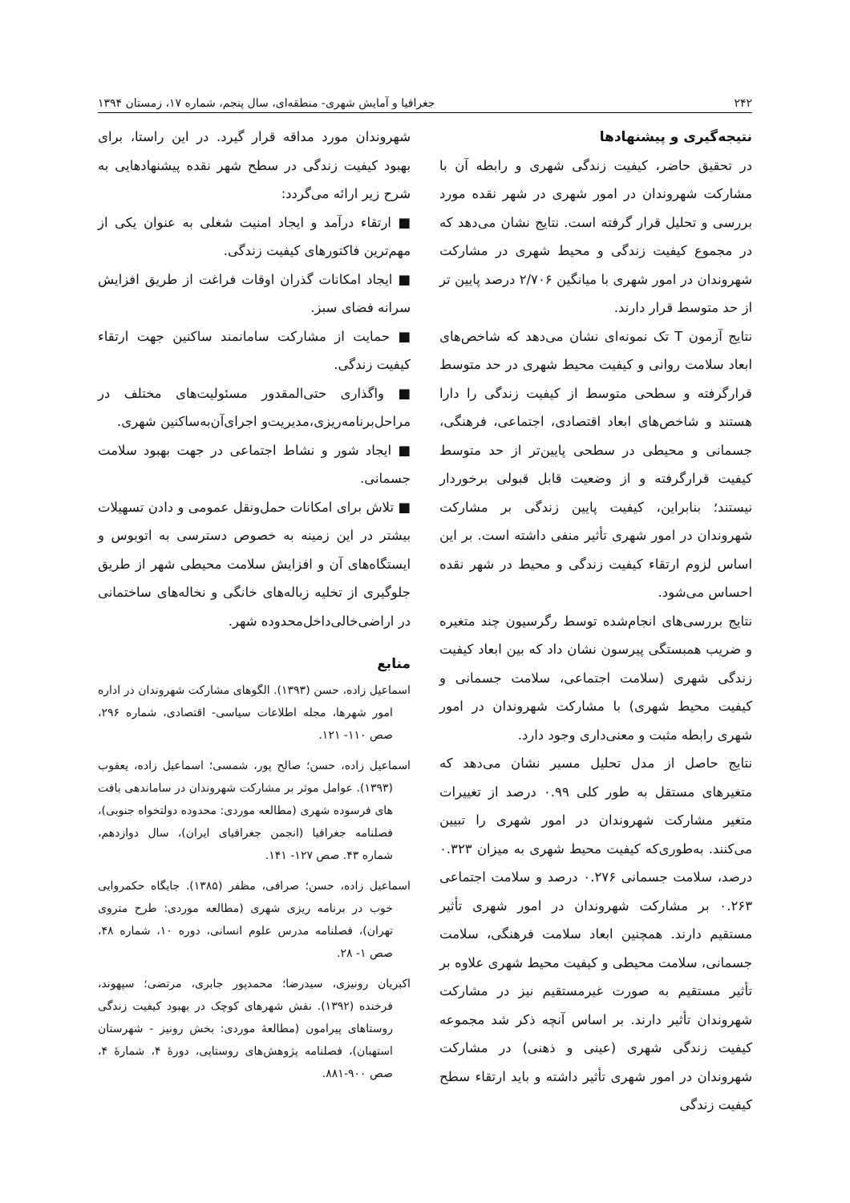۲۴۲ جغرافیا و آمایش شهری- منطقه‌ای، سال پنجم، شماره ۱۷، زمستان ۱۳۹۴
نتیجه‌گیری و پیشنهادها
در تحقیق حاضر، کیفیت زندگی شهری و رابطه آن با مشارکت شهروندان در امور شهری در شهر نقده مورد بررسی و تحلیل قرار گرفته است. نتایج نشان می‌دهد که در مجموع کیفیت زندگی و محیط شهری در مشارکت شهروندان در امور شهری با میانگین ۲/۷۰۶ درصد پایین تر از حد متوسط قرار دارند.
نتایج آزمون T تک نمونه‌ای نشان می‌دهد که شاخص‌های ابعاد سلامت روانی و کیفیت محیط شهری در حد متوسط قرارگرفته و سطحی متوسط از کیفیت زندگی را دارا هستند و شاخص‌های ابعاد اقتصادی، اجتماعی، فرهنگی، جسمانی و محیطی در سطحی پایین‌تر از حد متوسط کیفیت قرارگرفته و از وضعیت قابل قبولی برخوردار نیستند؛ بنابراین، کیفیت پایین زندگی بر مشارکت شهروندان در امور شهری تأثیر منفی داشته است. بر این اساس لزوم ارتقاء کیفیت زندگی و محیط در شهر نقده احساس می‌شود.
نتایج بررسی‌های انجام‌شده توسط رگرسیون چند متغیره و ضریب همبستگی پیرسون نشان داد که بین ابعاد کیفیت زندگی شهری (سلامت اجتماعی، سلامت جسمانی و کیفیت محیط شهری) با مشارکت شهروندان در امور شهری رابطه مثبت و معنی‌داری وجود دارد.
نتایج حاصل از مدل تحلیل مسیر نشان می‌دهد که متغیرهای مستقل به طور کلی ۰.۹۹ درصد از تغییرات متغیر مشارکت شهروندان در امور شهری را تبیین می‌کنند. به‌طوری‌که کیفیت محیط شهری به میزان ۰.۳۲۳ درصد، سلامت جسمانی ۰.۲۷۶ درصد و سلامت اجتماعی ۰.۲۶۳ بر مشارکت شهروندان در امور شهری تأثیر مستقیم دارند. همچنین ابعاد سلامت فرهنگی، سلامت جسمانی، سلامت محیطی و کیفیت محیط شهری علاوه بر تأثیر مستقیم به صورت غیرمستقیم نیز در مشارکت شهروندان تأثیر دارند. بر اساس آنچه ذکر شد مجموعه کیفیت زندگی شهری (عینی و ذهنی) در مشارکت شهروندان در امور شهری تأثیر داشته و باید ارتقاء سطح کیفیت زندگی
شهروندان مورد مداقه قرار گیرد. در این راستا، برای بهبود کیفیت زندگی در سطح شهر نقده پیشنهادهایی به شرح زیر ارائه می‌گردد:
■ ارتقاء درآمد و ایجاد امنیت شغلی به عنوان یکی از مهم‌ترین فاکتورهای کیفیت زندگی.
■ ایجاد امکانات گذران اوقات فراغت از طریق افزایش سرانه فضای سبز.
■ حمایت از مشارکت سامانمند ساکنین جهت ارتقاء کیفیت زندگی.
■ واگذاری حتی‌المقدور مسئولیت‌های مختلف در مراحل‌برنامه‌ریزی،مدیریت‌و اجرای‌آن‌به‌ساکنین شهری.
■ ایجاد شور و نشاط اجتماعی در جهت بهبود سلامت جسمانی.
■ تلاش برای امکانات حمل‌ونقل عمومی و دادن تسهیلات بیشتر در این زمینه به خصوص دسترسی به اتوبوس و ایستگاه‌های آن و افزایش سلامت محیطی شهر از طریق جلوگیری از تخلیه زباله‌های خانگی و نخاله‌های ساختمانی در اراضی‌خالی‌داخل‌محدوده شهر.
منابع
اسماعیل زاده، حسن (۱۳۹۳). الگوهای مشارکت شهروندان در اداره امور شهرها، مجله اطلاعات سیاسی- اقتصادی، شماره ۲۹۶، صص ۱۱۰- ۱۲۱.
اسماعیل زاده، حسن؛ صالح پور، شمسی؛ اسماعیل زاده، یعقوب (۱۳۹۳). عوامل موثر بر مشارکت شهروندان در ساماندهی بافت های فرسوده شهری (مطالعه موردی: محدوده دولتخواه جنوبی)، فصلنامه جغرافیا (انجمن جغرافیای ایران)، سال دوازدهم، شماره ۴۳. صص ۱۲۷- ۱۴۱.
اسماعیل زاده، حسن؛ صرافی، مظفر (۱۳۸۵). جایگاه حکمروایی خوب در برنامه ریزی شهری (مطالعه موردی: طرح متروی تهران)، فصلنامه مدرس علوم انسانی، دوره ۱۰، شماره ۴۸، صص ۱- ۲۸.
اکبریان رونیزی، سیدرضا؛ محمدپور جابری، مرتضی؛ سپهوند، فرخنده (۱۳۹۲). نقش شهرهای کوچک در بهبود کیفیت زندگی روستاهای پیرامون (مطالعهٔ موردی: بخش رونیز - شهرستان استهبان)، فصلنامه پژوهش‌های روستایی، دورهٔ ۴، شمارهٔ ۴، صص ۹۰۰-۸۸۱.